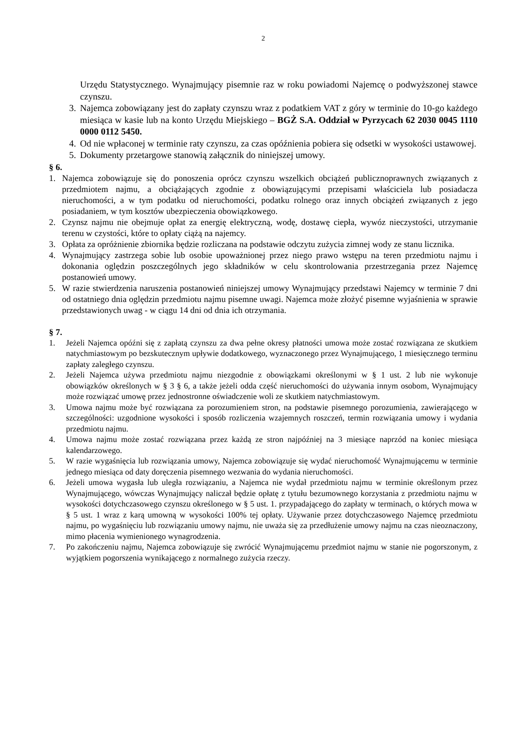2
Urzędu Statystycznego. Wynajmujący pisemnie raz w roku powiadomi Najemcę o podwyż­szonej stawce czynszu.
3. Najemca zobowiązany jest do zapłaty czynszu wraz z podatkiem VAT z góry w terminie do 10-go każdego miesiąca w kasie lub na konto Urzędu Miejskiego – BGŻ S.A. Oddział w Pyrzycach 62 2030 0045 1110 0000 0112 5450.
4. Od nie wpłaconej w terminie raty czynszu, za czas opóźnienia pobiera się odsetki w wysokości ustawowej.
5. Dokumenty przetargowe stanowią załącznik do niniejszej umowy.
§ 6.
1. Najemca zobowiązuje się do ponoszenia oprócz czynszu wszelkich obciążeń publiczno­prawnych związanych z przedmiotem najmu, a obciążających zgodnie z obowiązującymi przepi­sami właściciela lub posiadacza nieruchomości, a w tym podatku od nieruchomości, podatku rolnego oraz innych obciążeń związanych z jego posiadaniem, w tym kosztów ubezpieczenia obowiązkowego.
2. Czynsz najmu nie obejmuje opłat za energię elektryczną, wodę, dostawę ciepła, wywóz nieczystości, utrzymanie terenu w czystości, które to opłaty ciążą na najemcy.
3. Opłata za opróżnienie zbiornika będzie rozliczana na podstawie odczytu zużycia zimnej wody ze stanu licznika.
4. Wynajmujący zastrzega sobie lub osobie upoważnionej przez niego prawo wstępu na teren przedmiotu najmu i dokonania oględzin poszczególnych jego składników w celu skontrolowania prze­strzegania przez Najemcę postanowień umowy.
5. W razie stwierdzenia naruszenia postanowień niniejszej umowy Wynajmujący przedstawi Najemcy w terminie 7 dni od ostatniego dnia oględzin przedmiotu najmu pisemne uwagi. Najemca może złożyć pisemne wyjaśnienia w sprawie przedstawionych uwag - w ciągu 14 dni od dnia ich otrzymania.
§ 7.
1. Jeżeli Najemca opóźni się z zapłatą czynszu za dwa pełne okresy płatności umowa może zostać roz­wiązana ze skutkiem natychmiastowym po bezskutecznym upływie dodatkowego, wyznaczonego przez Wynajmującego, 1 miesięcznego terminu zapłaty zaległego czynszu.
2. Jeżeli Najemca używa przedmiotu najmu niezgodnie z obowiązkami określonymi w § 1 ust. 2 lub nie wykonuje obowiązków określonych w § 3 § 6, a także jeżeli odda część nieruchomości do używania innym osobom, Wynajmujący może rozwiązać umowę przez jednostronne oświadczenie woli ze skutkiem natychmiastowym.
3. Umowa najmu może być rozwiązana za porozumieniem stron, na podstawie pisemnego porozumienia, zawierającego w szczególności: uzgodnione wysokości i sposób rozliczenia wzajemnych roszczeń, termin rozwiązania umowy i wydania przedmiotu najmu.
4. Umowa najmu może zostać rozwiązana przez każdą ze stron najpóźniej na 3 miesiące naprzód na koniec miesiąca kalendarzowego.
5. W razie wygaśnięcia lub rozwiązania umowy, Najemca zobowiązuje się wydać nieruchomość Wynajmującemu w terminie jednego miesiąca od daty doręczenia pisemnego wezwania do wydania nieruchomości.
6. Jeżeli umowa wygasła lub uległa rozwiązaniu, a Najemca nie wydał przedmiotu najmu w terminie określonym przez Wynajmującego, wówczas Wynajmujący naliczał będzie opłatę z tytułu bezumownego korzystania z przedmiotu najmu w wysokości dotychczasowego czynszu okre­ślonego w § 5 ust. 1. przypadającego do zapłaty w terminach, o których mowa w § 5 ust. 1 wraz z karą umowną w wysokości 100% tej opłaty. Używanie przez dotychczasowego Najemcę przedmiotu najmu, po wygaśnięciu lub rozwiązaniu umowy najmu, nie uważa się za przedłużenie umowy najmu na czas nieoznaczony, mimo płacenia wymienionego wynagrodzenia.
7. Po zakończeniu najmu, Najemca zobowiązuje się zwrócić Wynajmującemu przedmiot najmu w stanie nie pogorszonym, z wyjątkiem pogorszenia wynikającego z normalnego zużycia rzeczy.